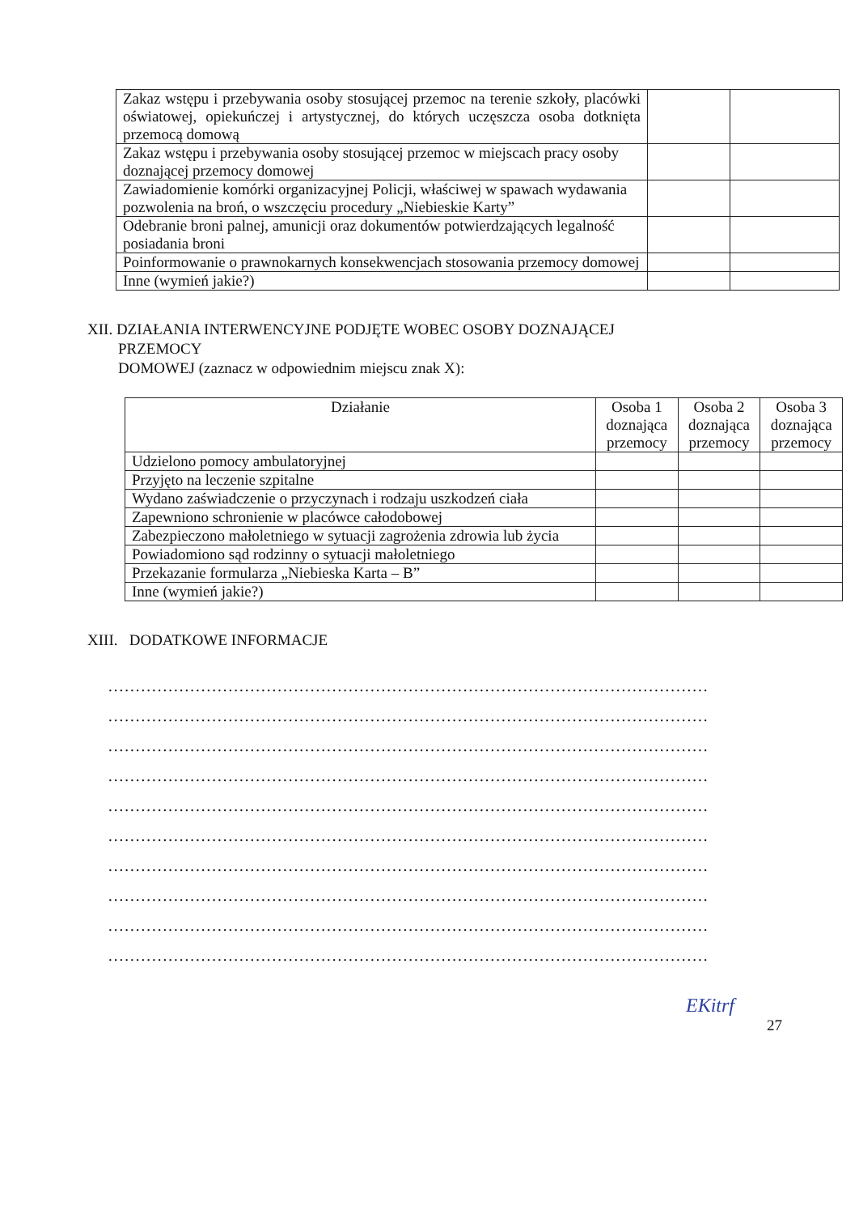| Zakaz wstępu i przebywania osoby stosującej przemoc na terenie szkoły, placówki oświatowej, opiekuńczej i artystycznej, do których uczęszcza osoba dotknięta przemocą domową | | |
| Zakaz wstępu i przebywania osoby stosującej przemoc w miejscach pracy osoby doznającej przemocy domowej | | |
| Zawiadomienie komórki organizacyjnej Policji, właściwej w spawach wydawania pozwolenia na broń, o wszczęciu procedury „Niebieskie Karty” | | |
| Odebranie broni palnej, amunicji oraz dokumentów potwierdzających legalność posiadania broni | | |
| Poinformowanie o prawnokarnych konsekwencjach stosowania przemocy domowej | | |
| Inne (wymień jakie?) | | |
XII. DZIAŁANIA INTERWENCYJNE PODJĘTE WOBEC OSOBY DOZNAJĄCEJ
PRZEMOCY
DOMOWEJ (zaznacz w odpowiednim miejscu znak X):
| Działanie | Osoba 1 doznająca przemocy | Osoba 2 doznająca przemocy | Osoba 3 doznająca przemocy |
| --- | --- | --- | --- |
| Udzielono pomocy ambulatoryjnej | | | |
| Przyjęto na leczenie szpitalne | | | |
| Wydano zaświadczenie o przyczynach i rodzaju uszkodzeń ciała | | | |
| Zapewniono schronienie w placówce całodobowej | | | |
| Zabezpieczono małoletniego w sytuacji zagrożenia zdrowia lub życia | | | |
| Powiadomiono sąd rodzinny o sytuacji małoletniego | | | |
| Przekazanie formularza „Niebieska Karta – B” | | | |
| Inne (wymień jakie?) | | | |
XIII. DODATKOWE INFORMACJE
..............................................................................................................
..............................................................................................................
..............................................................................................................
..............................................................................................................
..............................................................................................................
..............................................................................................................
..............................................................................................................
..............................................................................................................
..............................................................................................................
..............................................................................................................
EKitrf
27